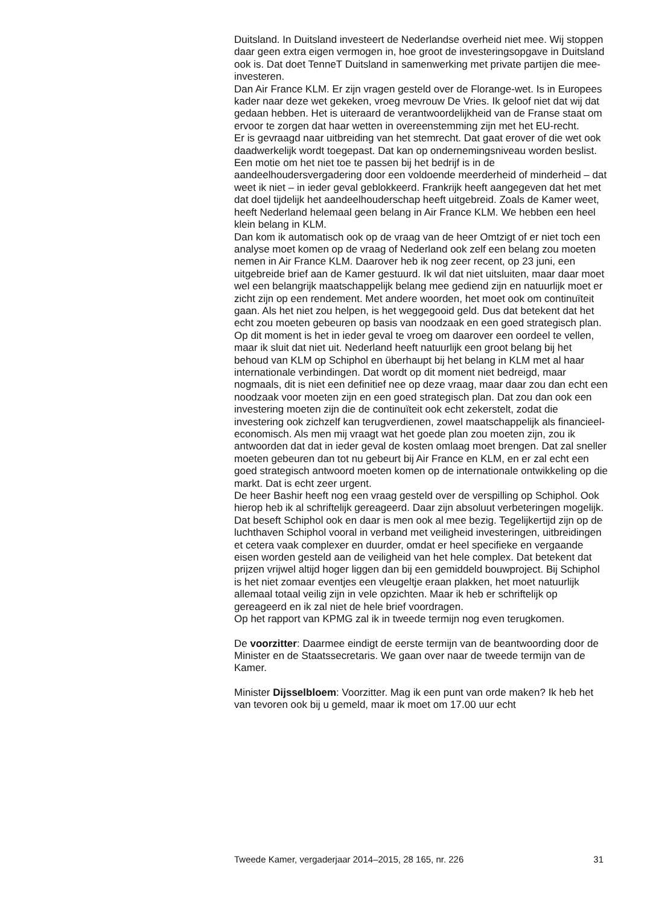Duitsland. In Duitsland investeert de Nederlandse overheid niet mee. Wij stoppen daar geen extra eigen vermogen in, hoe groot de investerings­opgave in Duitsland ook is. Dat doet TenneT Duitsland in samenwerking met private partijen die mee-investeren.
Dan Air France KLM. Er zijn vragen gesteld over de Florange-wet. Is in Europees kader naar deze wet gekeken, vroeg mevrouw De Vries. Ik geloof niet dat wij dat gedaan hebben. Het is uiteraard de verantwoordelijkheid van de Franse staat om ervoor te zorgen dat haar wetten in overeen­stemming zijn met het EU-recht.
Er is gevraagd naar uitbreiding van het stemrecht. Dat gaat erover of die wet ook daadwerkelijk wordt toegepast. Dat kan op ondernemingsniveau worden beslist. Een motie om het niet toe te passen bij het bedrijf is in de aandeelhoudersvergadering door een voldoende meerderheid of minderheid – dat weet ik niet – in ieder geval geblokkeerd. Frankrijk heeft aangegeven dat het met dat doel tijdelijk het aandeelhouderschap heeft uitgebreid. Zoals de Kamer weet, heeft Nederland helemaal geen belang in Air France KLM. We hebben een heel klein belang in KLM.
Dan kom ik automatisch ook op de vraag van de heer Omtzigt of er niet toch een analyse moet komen op de vraag of Nederland ook zelf een belang zou moeten nemen in Air France KLM. Daarover heb ik nog zeer recent, op 23 juni, een uitgebreide brief aan de Kamer gestuurd. Ik wil dat niet uitsluiten, maar daar moet wel een belangrijk maatschappelijk belang mee gediend zijn en natuurlijk moet er zicht zijn op een rendement. Met andere woorden, het moet ook om continuïteit gaan. Als het niet zou helpen, is het weggegooid geld. Dus dat betekent dat het echt zou moeten gebeuren op basis van noodzaak en een goed strategisch plan. Op dit moment is het in ieder geval te vroeg om daarover een oordeel te vellen, maar ik sluit dat niet uit. Nederland heeft natuurlijk een groot belang bij het behoud van KLM op Schiphol en überhaupt bij het belang in KLM met al haar internationale verbindingen. Dat wordt op dit moment niet bedreigd, maar nogmaals, dit is niet een definitief nee op deze vraag, maar daar zou dan echt een noodzaak voor moeten zijn en een goed strategisch plan. Dat zou dan ook een investering moeten zijn die de continuïteit ook echt zekerstelt, zodat die investering ook zichzelf kan terugverdienen, zowel maatschappelijk als financieel-economisch. Als men mij vraagt wat het goede plan zou moeten zijn, zou ik antwoorden dat dat in ieder geval de kosten omlaag moet brengen. Dat zal sneller moeten gebeuren dan tot nu gebeurt bij Air France en KLM, en er zal echt een goed strategisch antwoord moeten komen op de internationale ontwikkeling op die markt. Dat is echt zeer urgent.
De heer Bashir heeft nog een vraag gesteld over de verspilling op Schiphol. Ook hierop heb ik al schriftelijk gereageerd. Daar zijn absoluut verbeteringen mogelijk. Dat beseft Schiphol ook en daar is men ook al mee bezig. Tegelijkertijd zijn op de luchthaven Schiphol vooral in verband met veiligheid investeringen, uitbreidingen et cetera vaak complexer en duurder, omdat er heel specifieke en vergaande eisen worden gesteld aan de veiligheid van het hele complex. Dat betekent dat prijzen vrijwel altijd hoger liggen dan bij een gemiddeld bouwproject. Bij Schiphol is het niet zomaar eventjes een vleugeltje eraan plakken, het moet natuurlijk allemaal totaal veilig zijn in vele opzichten. Maar ik heb er schriftelijk op gereageerd en ik zal niet de hele brief voordragen.
Op het rapport van KPMG zal ik in tweede termijn nog even terugkomen.
De voorzitter: Daarmee eindigt de eerste termijn van de beantwoording door de Minister en de Staatssecretaris. We gaan over naar de tweede termijn van de Kamer.
Minister Dijsselbloem: Voorzitter. Mag ik een punt van orde maken? Ik heb het van tevoren ook bij u gemeld, maar ik moet om 17.00 uur echt
Tweede Kamer, vergaderjaar 2014–2015, 28 165, nr. 226 31